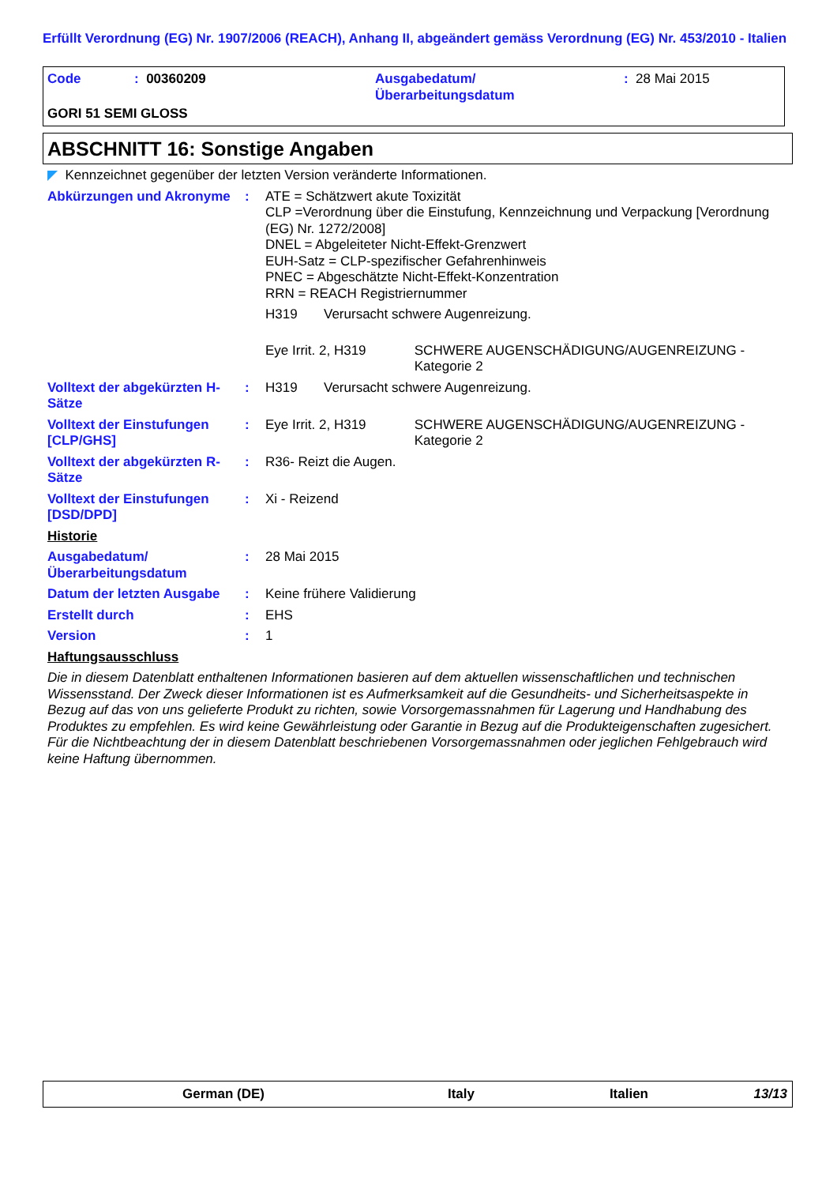Erfüllt Verordnung (EG) Nr. 1907/2006 (REACH), Anhang II, abgeändert gemäss Verordnung (EG) Nr. 453/2010 - Italien
Code : 00360209 Ausgabedatum/
Überarbeitungsdatum
: 28 Mai 2015
GORI 51 SEMI GLOSS
ABSCHNITT 16: Sonstige Angaben
◤ Kennzeichnet gegenüber der letzten Version veränderte Informationen.
Abkürzungen und Akronyme : ATE = Schätzwert akute Toxizität
CLP =Verordnung über die Einstufung, Kennzeichnung und Verpackung [Verordnung (EG) Nr. 1272/2008]
DNEL = Abgeleiteter Nicht-Effekt-Grenzwert
EUH-Satz = CLP-spezifischer Gefahrenhinweis
PNEC = Abgeschätzte Nicht-Effekt-Konzentration
RRN = REACH Registriernummer
H319 Verursacht schwere Augenreizung.
Eye Irrit. 2, H319 SCHWERE AUGENSCHÄDIGUNG/AUGENREIZUNG - Kategorie 2
Volltext der abgekürzten H-Sätze
: H319 Verursacht schwere Augenreizung.
Volltext der Einstufungen [CLP/GHS]
: Eye Irrit. 2, H319 SCHWERE AUGENSCHÄDIGUNG/AUGENREIZUNG - Kategorie 2
Volltext der abgekürzten R-Sätze
: R36- Reizt die Augen.
Volltext der Einstufungen [DSD/DPD]
: Xi - Reizend
Historie
Ausgabedatum/
Überarbeitungsdatum
: 28 Mai 2015
Datum der letzten Ausgabe
: Keine frühere Validierung
Erstellt durch : EHS
Version : 1
Haftungsausschluss
Die in diesem Datenblatt enthaltenen Informationen basieren auf dem aktuellen wissenschaftlichen und technischen Wissensstand. Der Zweck dieser Informationen ist es Aufmerksamkeit auf die Gesundheits- und Sicherheitsaspekte in Bezug auf das von uns gelieferte Produkt zu richten, sowie Vorsorgemassnahmen für Lagerung und Handhabung des Produktes zu empfehlen. Es wird keine Gewährleistung oder Garantie in Bezug auf die Produkteigenschaften zugesichert. Für die Nichtbeachtung der in diesem Datenblatt beschriebenen Vorsorgemassnahmen oder jeglichen Fehlgebrauch wird keine Haftung übernommen.
German (DE) Italy Italien 13/13